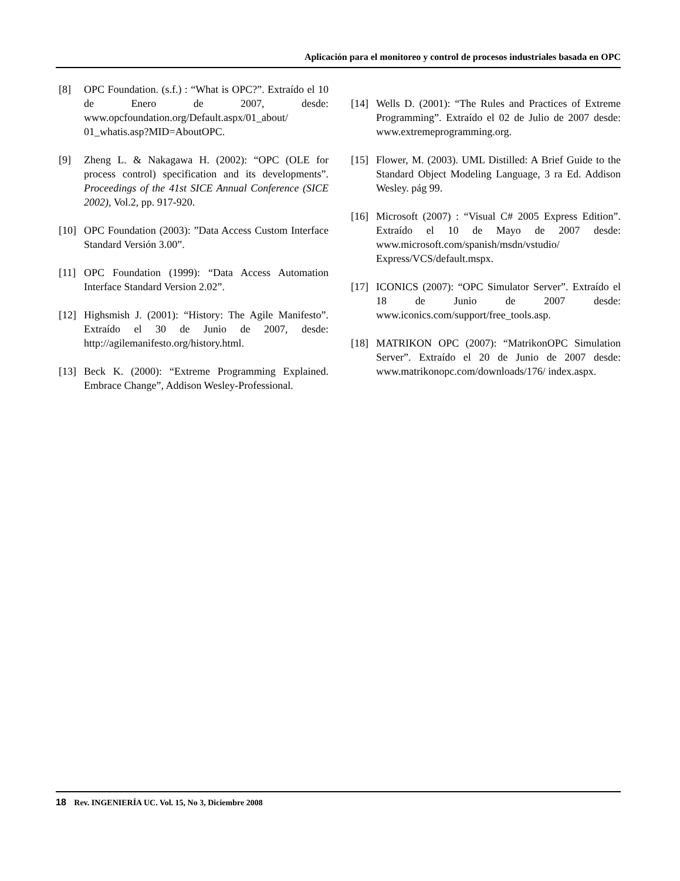Aplicación para el monitoreo y control de procesos industriales basada en OPC
[8] OPC Foundation. (s.f.) : “What is OPC?”. Extraído el 10 de Enero de 2007, desde: www.opcfoundation.org/Default.aspx/01_about/ 01_whatis.asp?MID=AboutOPC.
[9] Zheng L. & Nakagawa H. (2002): “OPC (OLE for process control) specification and its developments”. Proceedings of the 41st SICE Annual Conference (SICE 2002), Vol.2, pp. 917-920.
[10] OPC Foundation (2003): ”Data Access Custom Interface Standard Versión 3.00”.
[11] OPC Foundation (1999): “Data Access Automation Interface Standard Version 2.02”.
[12] Highsmish J. (2001): “History: The Agile Manifesto”. Extraído el 30 de Junio de 2007, desde: http://agilemanifesto.org/history.html.
[13] Beck K. (2000): “Extreme Programming Explained. Embrace Change”, Addison Wesley-Professional.
[14] Wells D. (2001): “The Rules and Practices of Extreme Programming”. Extraído el 02 de Julio de 2007 desde: www.extremeprogramming.org.
[15] Flower, M. (2003). UML Distilled: A Brief Guide to the Standard Object Modeling Language, 3 ra Ed. Addison Wesley. pág 99.
[16] Microsoft (2007) : “Visual C# 2005 Express Edition”. Extraído el 10 de Mayo de 2007 desde: www.microsoft.com/spanish/msdn/vstudio/ Express/VCS/default.mspx.
[17] ICONICS (2007): “OPC Simulator Server”. Extraído el 18 de Junio de 2007 desde: www.iconics.com/support/free_tools.asp.
[18] MATRIKON OPC (2007): “MatrikonOPC Simulation Server”. Extraído el 20 de Junio de 2007 desde: www.matrikonopc.com/downloads/176/ index.aspx.
18 Rev. INGENIERÍA UC. Vol. 15, No 3, Diciembre 2008